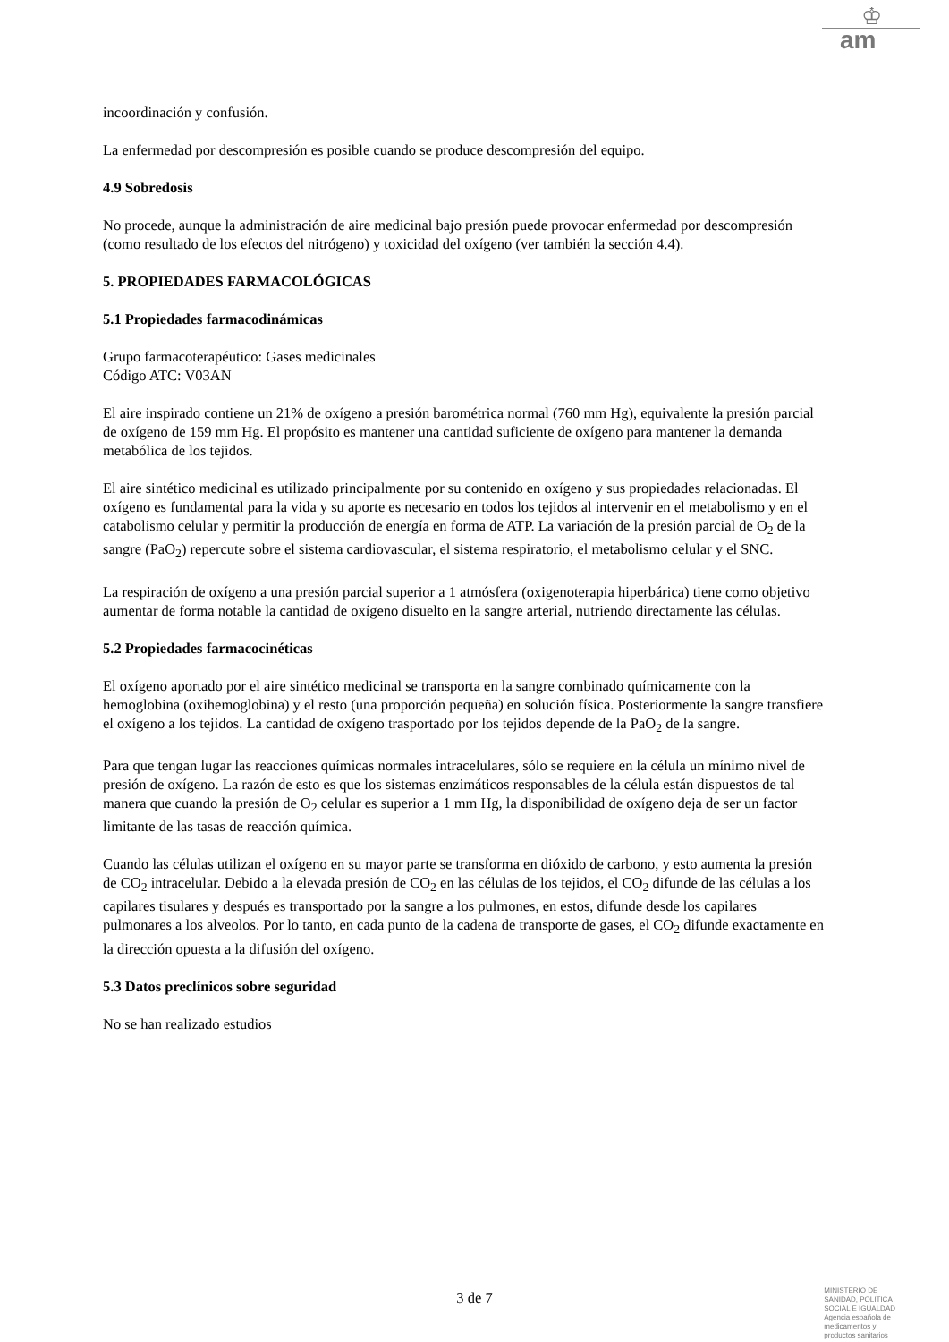♔
am
incoordinación y confusión.
La enfermedad por descompresión es posible cuando se produce descompresión del equipo.
4.9 Sobredosis
No procede, aunque la administración de aire medicinal bajo presión puede provocar enfermedad por descompresión (como resultado de los efectos del nitrógeno) y toxicidad del oxígeno (ver también la sección 4.4).
5. PROPIEDADES FARMACOLÓGICAS
5.1 Propiedades farmacodinámicas
Grupo farmacoterapéutico: Gases medicinales
Código ATC: V03AN
El aire inspirado contiene un 21% de oxígeno a presión barométrica normal (760 mm Hg), equivalente la presión parcial de oxígeno de 159 mm Hg. El propósito es mantener una cantidad suficiente de oxígeno para mantener la demanda metabólica de los tejidos.
El aire sintético medicinal es utilizado principalmente por su contenido en oxígeno y sus propiedades relacionadas. El oxígeno es fundamental para la vida y su aporte es necesario en todos los tejidos al intervenir en el metabolismo y en el catabolismo celular y permitir la producción de energía en forma de ATP. La variación de la presión parcial de O<sub>2</sub> de la sangre (PaO<sub>2</sub>) repercute sobre el sistema cardiovascular, el sistema respiratorio, el metabolismo celular y el SNC.
La respiración de oxígeno a una presión parcial superior a 1 atmósfera (oxigenoterapia hiperbárica) tiene como objetivo aumentar de forma notable la cantidad de oxígeno disuelto en la sangre arterial, nutriendo directamente las células.
5.2 Propiedades farmacocinéticas
El oxígeno aportado por el aire sintético medicinal se transporta en la sangre combinado químicamente con la hemoglobina (oxihemoglobina) y el resto (una proporción pequeña) en solución física. Posteriormente la sangre transfiere el oxígeno a los tejidos. La cantidad de oxígeno trasportado por los tejidos depende de la PaO<sub>2</sub> de la sangre.
Para que tengan lugar las reacciones químicas normales intracelulares, sólo se requiere en la célula un mínimo nivel de presión de oxígeno. La razón de esto es que los sistemas enzimáticos responsables de la célula están dispuestos de tal manera que cuando la presión de O<sub>2</sub> celular es superior a 1 mm Hg, la disponibilidad de oxígeno deja de ser un factor limitante de las tasas de reacción química.
Cuando las células utilizan el oxígeno en su mayor parte se transforma en dióxido de carbono, y esto aumenta la presión de CO<sub>2</sub> intracelular. Debido a la elevada presión de CO<sub>2</sub> en las células de los tejidos, el CO<sub>2</sub> difunde de las células a los capilares tisulares y después es transportado por la sangre a los pulmones, en estos, difunde desde los capilares pulmonares a los alveolos. Por lo tanto, en cada punto de la cadena de transporte de gases, el CO<sub>2</sub> difunde exactamente en la dirección opuesta a la difusión del oxígeno.
5.3 Datos preclínicos sobre seguridad
No se han realizado estudios
3 de 7
MINISTERIO DE
SANIDAD, POLITICA
SOCIAL E IGUALDAD
Agencia española de
medicamentos y
productos sanitarios